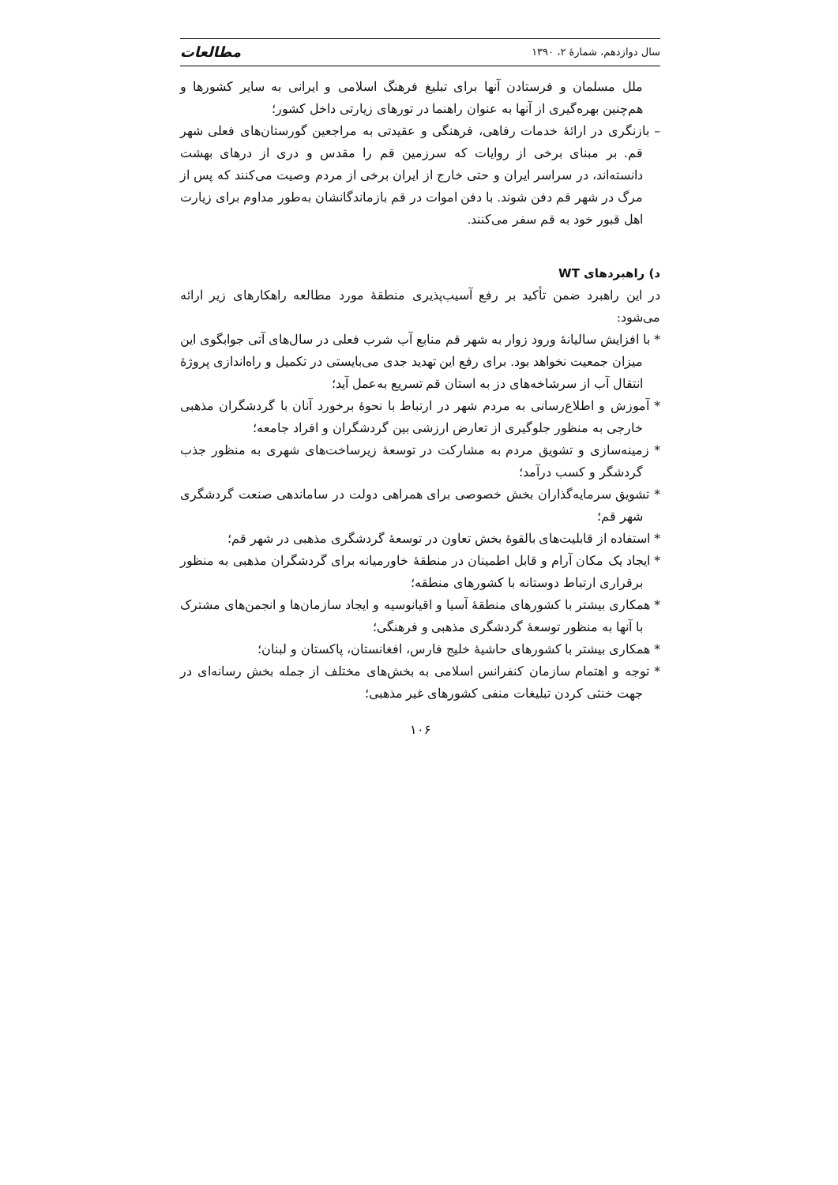سال دوازدهم، شمارهٔ ۲، ۱۳۹۰ مطالعات
ملل مسلمان و فرستادن آنها برای تبلیغ فرهنگ اسلامی و ایرانی به سایر کشورها و هم‌چنین بهره‌گیری از آنها به عنوان راهنما در تورهای زیارتی داخل کشور؛
– بازنگری در ارائهٔ خدمات رفاهی، فرهنگی و عقیدتی به مراجعین گورستان‌های فعلی شهر قم. بر مبنای برخی از روایات که سرزمین قم را مقدس و دری از درهای بهشت دانسته‌اند، در سراسر ایران و حتی خارج از ایران برخی از مردم وصیت می‌کنند که پس از مرگ در شهر قم دفن شوند. با دفن اموات در قم بازماندگانشان به‌طور مداوم برای زیارت اهل قبور خود به قم سفر می‌کنند.
د) راهبردهای WT
در این راهبرد ضمن تأکید بر رفع آسیب‌پذیری منطقهٔ مورد مطالعه راهکارهای زیر ارائه می‌شود:
* با افزایش سالیانهٔ ورود زوار به شهر قم منابع آب شرب فعلی در سال‌های آتی جوابگوی این میزان جمعیت نخواهد بود. برای رفع این تهدید جدی می‌بایستی در تکمیل و راه‌اندازی پروژهٔ انتقال آب از سرشاخه‌های دز به استان قم تسریع به‌عمل آید؛
* آموزش و اطلاع‌رسانی به مردم شهر در ارتباط با نحوهٔ برخورد آنان با گردشگران مذهبی خارجی به منظور جلوگیری از تعارض ارزشی بین گردشگران و افراد جامعه؛
* زمینه‌سازی و تشویق مردم به مشارکت در توسعهٔ زیرساخت‌های شهری به منظور جذب گردشگر و کسب درآمد؛
* تشویق سرمایه‌گذاران بخش خصوصی برای همراهی دولت در ساماندهی صنعت گردشگری شهر قم؛
* استفاده از قابلیت‌های بالقوهٔ بخش تعاون در توسعهٔ گردشگری مذهبی در شهر قم؛
* ایجاد یک مکان آرام و قابل اطمینان در منطقهٔ خاورمیانه برای گردشگران مذهبی به منظور برقراری ارتباط دوستانه با کشورهای منطقه؛
* همکاری بیشتر با کشورهای منطقهٔ آسیا و اقیانوسیه و ایجاد سازمان‌ها و انجمن‌های مشترک با آنها به منظور توسعهٔ گردشگری مذهبی و فرهنگی؛
* همکاری بیشتر با کشورهای حاشیهٔ خلیج فارس، افغانستان، پاکستان و لبنان؛
* توجه و اهتمام سازمان کنفرانس اسلامی به بخش‌های مختلف از جمله بخش رسانه‌ای در جهت خنثی کردن تبلیغات منفی کشورهای غیر مذهبی؛
۱۰۶